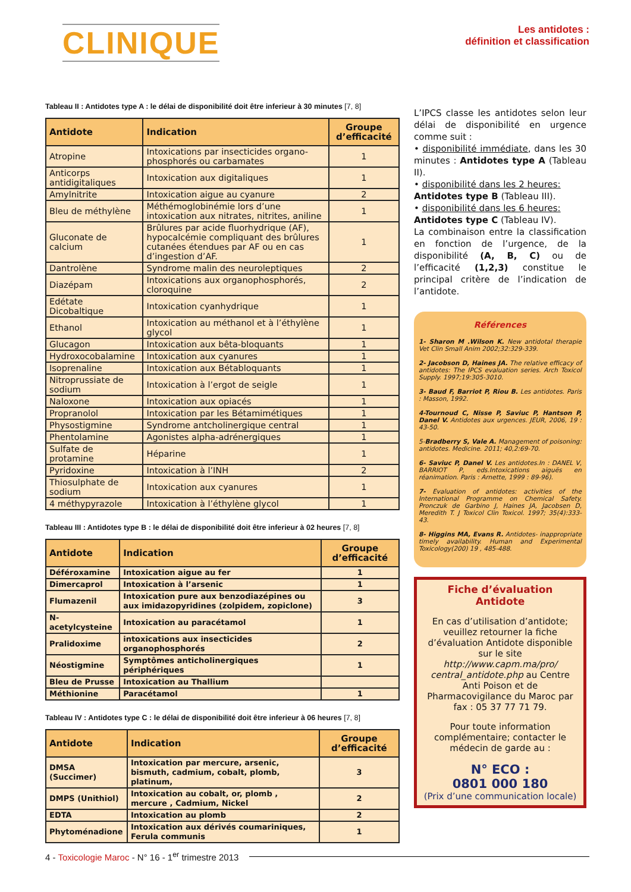CLINIQUE
Les antidotes :
définition et classification
Tableau II : Antidotes type A : le délai de disponibilité doit être inferieur à 30 minutes [7, 8]
| Antidote | Indication | Groupe d’efficacité |
| --- | --- | --- |
| Atropine | Intoxications par insecticides organo-phosphorés ou carbamates | 1 |
| Anticorps antidigitaliques | Intoxication aux digitaliques | 1 |
| Amylnitrite | Intoxication aigue au cyanure | 2 |
| Bleu de méthylène | Méthémoglobinémie lors d’une intoxication aux nitrates, nitrites, aniline | 1 |
| Gluconate de calcium | Brûlures par acide fluorhydrique (AF), hypocalcémie compliquant des brûlures cutanées étendues par AF ou en cas d’ingestion d’AF. | 1 |
| Dantrolène | Syndrome malin des neuroleptiques | 2 |
| Diazépam | Intoxications aux organophosphorés, cloroquine | 2 |
| Edétate Dicobaltique | Intoxication cyanhydrique | 1 |
| Ethanol | Intoxication au méthanol et à l’éthylène glycol | 1 |
| Glucagon | Intoxication aux bêta-bloquants | 1 |
| Hydroxocobalamine | Intoxication aux cyanures | 1 |
| Isoprenaline | Intoxication aux Bétabloquants | 1 |
| Nitroprussiate de sodium | Intoxication à l’ergot de seigle | 1 |
| Naloxone | Intoxication aux opiacés | 1 |
| Propranolol | Intoxication par les Bétamimétiques | 1 |
| Physostigmine | Syndrome antcholinergique central | 1 |
| Phentolamine | Agonistes alpha-adrénergiques | 1 |
| Sulfate de protamine | Héparine | 1 |
| Pyridoxine | Intoxication à l’INH | 2 |
| Thiosulphate de sodium | Intoxication aux cyanures | 1 |
| 4 méthypyrazole | Intoxication à l’éthylène glycol | 1 |
Tableau III : Antidotes type B : le délai de disponibilité doit être inferieur à 02 heures [7, 8]
| Antidote | Indication | Groupe d’efficacité |
| --- | --- | --- |
| Déféroxamine | Intoxication aigue au fer | 1 |
| Dimercaprol | Intoxication à l’arsenic | 1 |
| Flumazenil | Intoxication pure aux benzodiazépines ou aux imidazopyridines (zolpidem, zopiclone) | 3 |
| N-acetylcysteine | Intoxication au paracétamol | 1 |
| Pralidoxime | intoxications aux insecticides organophosphorés | 2 |
| Néostigmine | Symptômes anticholinergiques périphériques | 1 |
| Bleu de Prusse | Intoxication au Thallium | |
| Méthionine | Paracétamol | 1 |
Tableau IV : Antidotes type C : le délai de disponibilité doit être inferieur à 06 heures [7, 8]
| Antidote | Indication | Groupe d’efficacité |
| --- | --- | --- |
| DMSA (Succimer) | Intoxication par mercure, arsenic, bismuth, cadmium, cobalt, plomb, platinum, | 3 |
| DMPS (Unithiol) | Intoxication au cobalt, or, plomb , mercure , Cadmium, Nickel | 2 |
| EDTA | Intoxication au plomb | 2 |
| Phytoménadione | Intoxication aux dérivés coumariniques, Ferula communis | 1 |
L’IPCS classe les antidotes selon leur délai de disponibilité en urgence comme suit :
• disponibilité immédiate, dans les 30 minutes : Antidotes type A (Tableau II).
• disponibilité dans les 2 heures:
Antidotes type B (Tableau III).
• disponibilité dans les 6 heures:
Antidotes type C (Tableau IV).
La combinaison entre la classification en fonction de l’urgence, de la disponibilité (A, B, C) ou de l’efficacité (1,2,3) constitue le principal critère de l’indication de l’antidote.
Références
1- Sharon M .Wilson K. New antidotal therapie Vet Clin Small Anim 2002;32:329-339.
2- Jacobson D, Haines JA. The relative efficacy of antidotes: The IPCS evaluation series. Arch Toxicol Supply. 1997;19:305-3010.
3- Baud F, Barriot P, Riou B. Les antidotes. Paris : Masson, 1992.
4-Tournoud C, Nisse P, Saviuc P, Hantson P, Danel V. Antidotes aux urgences. JEUR, 2006, 19 : 43-50.
5-Bradberry S, Vale A. Management of poisoning: antidotes. Medicine. 2011; 40,2:69-70.
6- Saviuc P, Danel V. Les antidotes.In : DANEL V, BARRIOT P, eds.Intoxications aiguës en réanimation. Paris : Arnette, 1999 : 89-96).
7- Evaluation of antidotes: activities of the International Programme on Chemical Safety. Pronczuk de Garbino J, Haines JA, Jacobsen D, Meredith T. J Toxicol Clin Toxicol. 1997; 35(4):333-43.
8- Higgins MA, Evans R. Antidotes- inappropriate timely availability. Human and Experimental Toxicology(200) 19 , 485-488.
Fiche d’évaluation
Antidote
En cas d’utilisation d’antidote; veuillez retourner la fiche d’évaluation Antidote disponible sur le site http://www.capm.ma/pro/ central_antidote.php au Centre Anti Poison et de Pharmacovigilance du Maroc par fax : 05 37 77 71 79.
Pour toute information complémentaire; contacter le médecin de garde au :
N° ECO :
0801 000 180
(Prix d’une communication locale)
4 - Toxicologie Maroc - N° 16 - 1<sup>er</sup> trimestre 2013